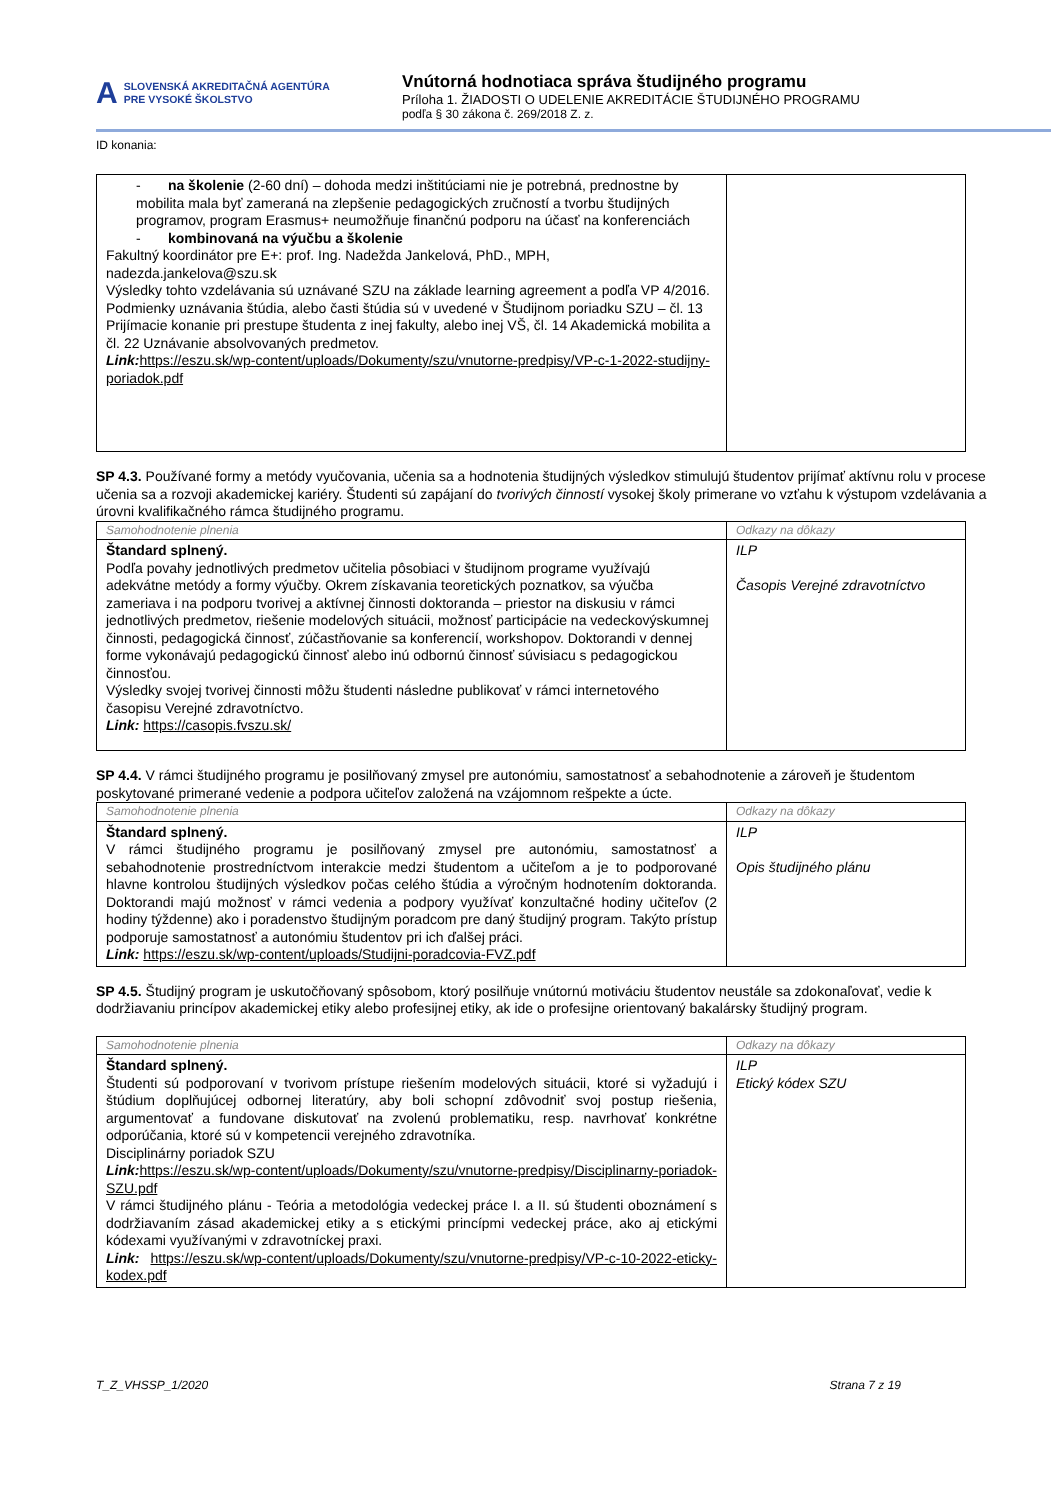A SLOVENSKÁ AKREDITAČNÁ AGENTÚRA
PRE VYSOKÉ ŠKOLSTVO
Vnútorná hodnotiaca správa študijného programu
Príloha 1. ŽIADOSTI O UDELENIE AKREDITÁCIE ŠTUDIJNÉHO PROGRAMU
podľa § 30 zákona č. 269/2018 Z. z.
ID konania:
| - na školenie (2-60 dní) – dohoda medzi inštitúciami nie je potrebná, prednostne by mobilita mala byť zameraná na zlepšenie pedagogických zručností a tvorbu študijných programov, program Erasmus+ neumožňuje finančnú podporu na účasť na konferenciách - kombinovaná na výučbu a školenie Fakultný koordinátor pre E+: prof. Ing. Nadežda Jankelová, PhD., MPH, nadezda.jankelova@szu.sk Výsledky tohto vzdelávania sú uznávané SZU na základe learning agreement a podľa VP 4/2016. Podmienky uznávania štúdia, alebo časti štúdia sú v uvedené v Študijnom poriadku SZU – čl. 13 Prijímacie konanie pri prestupe študenta z inej fakulty, alebo inej VŠ, čl. 14 Akademická mobilita a čl. 22 Uznávanie absolvovaných predmetov. Link: https://eszu.sk/wp-content/uploads/Dokumenty/szu/vnutorne-predpisy/VP-c-1-2022-studijny-poriadok.pdf | |
SP 4.3. Používané formy a metódy vyučovania, učenia sa a hodnotenia študijných výsledkov stimulujú študentov prijímať aktívnu rolu v procese učenia sa a rozvoji akademickej kariéry. Študenti sú zapájaní do tvorivých činností vysokej školy primerane vo vzťahu k výstupom vzdelávania a úrovni kvalifikačného rámca študijného programu.
| Samohodnotenie plnenia | Odkazy na dôkazy |
| Štandard splnený. Podľa povahy jednotlivých predmetov učitelia pôsobiaci v študijnom programe využívajú adekvátne metódy a formy výučby. Okrem získavania teoretických poznatkov, sa výučba zameriava i na podporu tvorivej a aktívnej činnosti doktoranda – priestor na diskusiu v rámci jednotlivých predmetov, riešenie modelových situácii, možnosť participácie na vedeckovýskumnej činnosti, pedagogická činnosť, zúčastňovanie sa konferencií, workshopov. Doktorandi v dennej forme vykonávajú pedagogickú činnosť alebo inú odbornú činnosť súvisiacu s pedagogickou činnosťou. Výsledky svojej tvorivej činnosti môžu študenti následne publikovať v rámci internetového časopisu Verejné zdravotníctvo. Link: https://casopis.fvszu.sk/ | ILP Časopis Verejné zdravotníctvo |
SP 4.4. V rámci študijného programu je posilňovaný zmysel pre autonómiu, samostatnosť a sebahodnotenie a zároveň je študentom poskytované primerané vedenie a podpora učiteľov založená na vzájomnom rešpekte a úcte.
| Samohodnotenie plnenia | Odkazy na dôkazy |
| Štandard splnený. V rámci študijného programu je posilňovaný zmysel pre autonómiu, samostatnosť a sebahodnotenie prostredníctvom interakcie medzi študentom a učiteľom a je to podporované hlavne kontrolou študijných výsledkov počas celého štúdia a výročným hodnotením doktoranda. Doktorandi majú možnosť v rámci vedenia a podpory využívať konzultačné hodiny učiteľov (2 hodiny týždenne) ako i poradenstvo študijným poradcom pre daný študijný program. Takýto prístup podporuje samostatnosť a autonómiu študentov pri ich ďalšej práci. Link: https://eszu.sk/wp-content/uploads/Studijni-poradcovia-FVZ.pdf | ILP Opis študijného plánu |
SP 4.5. Študijný program je uskutočňovaný spôsobom, ktorý posilňuje vnútornú motiváciu študentov neustále sa zdokonaľovať, vedie k dodržiavaniu princípov akademickej etiky alebo profesijnej etiky, ak ide o profesijne orientovaný bakalársky študijný program.
| Samohodnotenie plnenia | Odkazy na dôkazy |
| Štandard splnený. Študenti sú podporovaní v tvorivom prístupe riešením modelových situácii, ktoré si vyžadujú i štúdium doplňujúcej odbornej literatúry, aby boli schopní zdôvodniť svoj postup riešenia, argumentovať a fundovane diskutovať na zvolenú problematiku, resp. navrhovať konkrétne odporúčania, ktoré sú v kompetencii verejného zdravotníka. Disciplinárny poriadok SZU Link: https://eszu.sk/wp-content/uploads/Dokumenty/szu/vnutorne-predpisy/Disciplinarny-poriadok-SZU.pdf V rámci študijného plánu - Teória a metodológia vedeckej práce I. a II. sú študenti oboznámení s dodržiavaním zásad akademickej etiky a s etickými princípmi vedeckej práce, ako aj etickými kódexami využívanými v zdravotníckej praxi. Link: https://eszu.sk/wp-content/uploads/Dokumenty/szu/vnutorne-predpisy/VP-c-10-2022-eticky-kodex.pdf | ILP Etický kódex SZU |
T_Z_VHSSP_1/2020 Strana 7 z 19